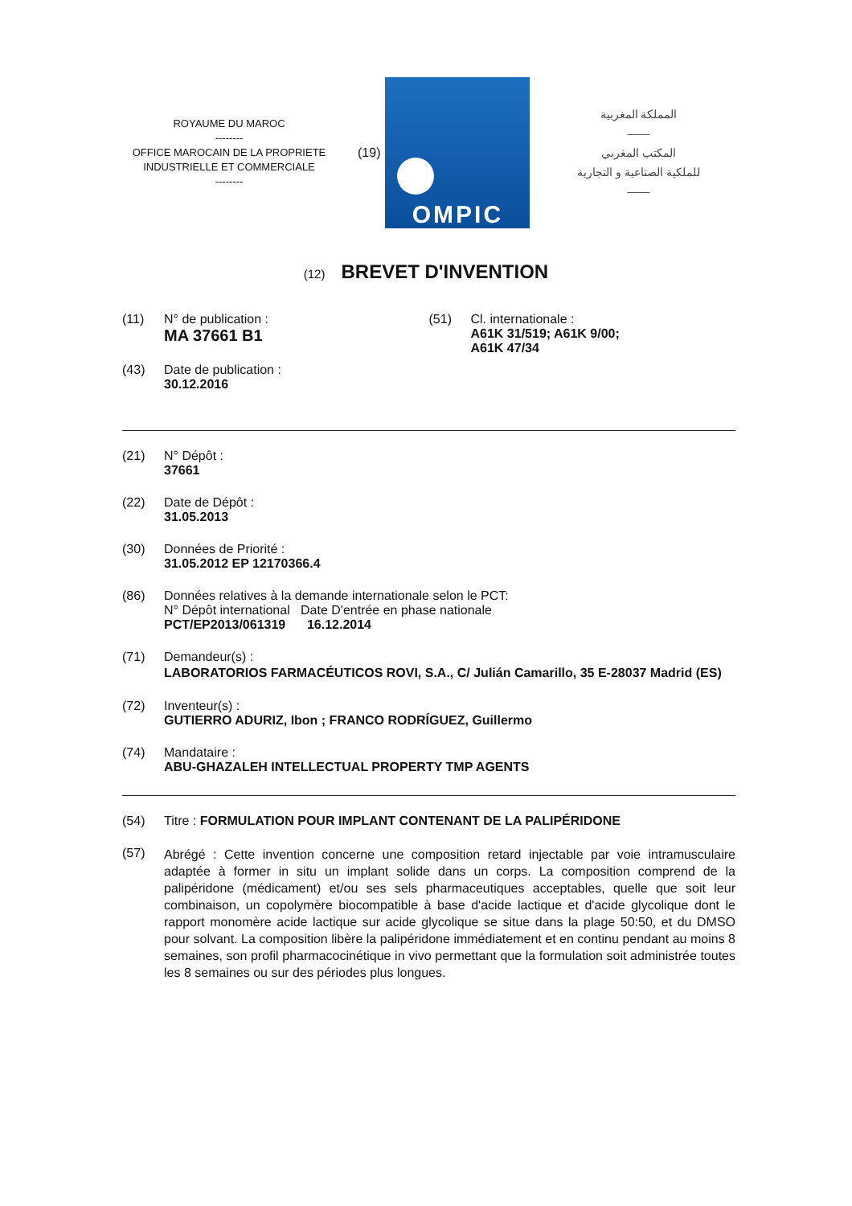ROYAUME DU MAROC
--------
OFFICE MAROCAIN DE LA PROPRIETE INDUSTRIELLE ET COMMERCIALE
--------
(19)
OMPIC
المملكة المغربية
——
المكتب المغربي
للملكية الصناعية و التجارية
——
(12) BREVET D'INVENTION
(11) N° de publication :
MA 37661 B1
(43) Date de publication :
30.12.2016
(51) Cl. internationale :
A61K 31/519; A61K 9/00;
A61K 47/34
(21) N° Dépôt :
37661
(22) Date de Dépôt :
31.05.2013
(30) Données de Priorité :
31.05.2012 EP 12170366.4
(86) Données relatives à la demande internationale selon le PCT:
N° Dépôt international Date D'entrée en phase nationale
PCT/EP2013/061319 16.12.2014
(71) Demandeur(s) :
LABORATORIOS FARMACÉUTICOS ROVI, S.A., C/ Julián Camarillo, 35 E-28037 Madrid (ES)
(72) Inventeur(s) :
GUTIERRO ADURIZ, Ibon ; FRANCO RODRÍGUEZ, Guillermo
(74) Mandataire :
ABU-GHAZALEH INTELLECTUAL PROPERTY TMP AGENTS
(54) Titre : FORMULATION POUR IMPLANT CONTENANT DE LA PALIPÉRIDONE
(57)
Abrégé : Cette invention concerne une composition retard injectable par voie intramusculaire adaptée à former in situ un implant solide dans un corps. La composition comprend de la palipéridone (médicament) et/ou ses sels pharmaceutiques acceptables, quelle que soit leur combinaison, un copolymère biocompatible à base d'acide lactique et d'acide glycolique dont le rapport monomère acide lactique sur acide glycolique se situe dans la plage 50:50, et du DMSO pour solvant. La composition libère la palipéridone immédiatement et en continu pendant au moins 8 semaines, son profil pharmacocinétique in vivo permettant que la formulation soit administrée toutes les 8 semaines ou sur des périodes plus longues.